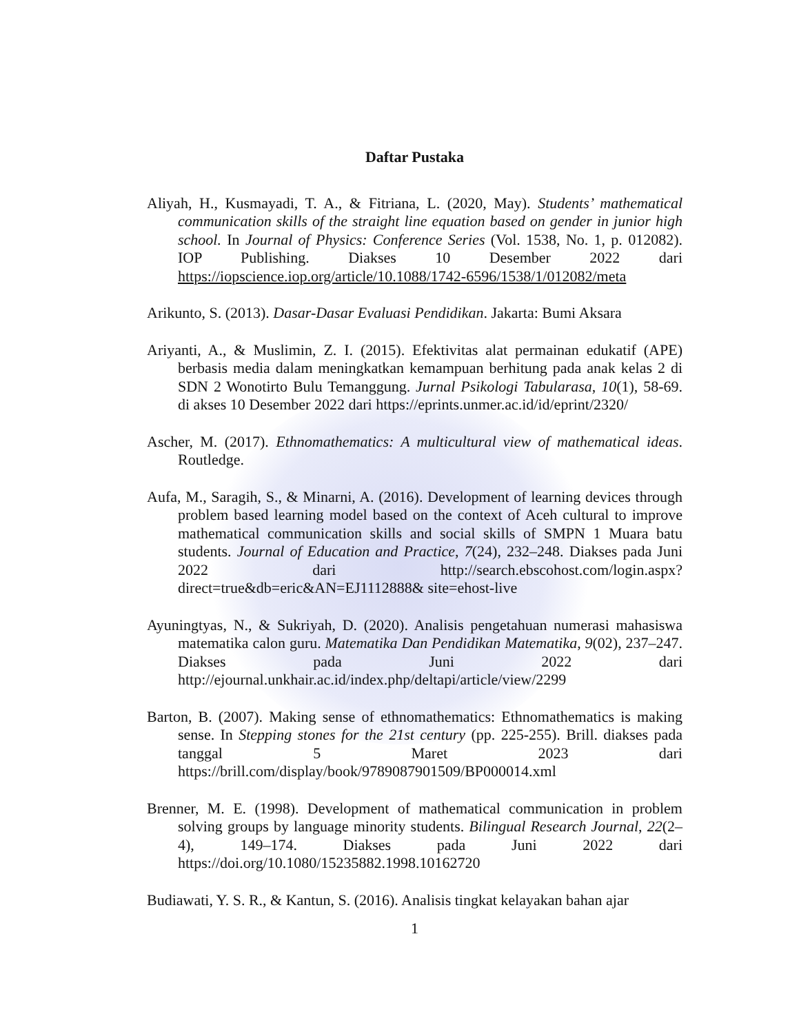Daftar Pustaka
Aliyah, H., Kusmayadi, T. A., & Fitriana, L. (2020, May). Students’ mathematical communication skills of the straight line equation based on gender in junior high school. In Journal of Physics: Conference Series (Vol. 1538, No. 1, p. 012082). IOP Publishing. Diakses 10 Desember 2022 dari https://iopscience.iop.org/article/10.1088/1742-6596/1538/1/012082/meta
Arikunto, S. (2013). Dasar-Dasar Evaluasi Pendidikan. Jakarta: Bumi Aksara
Ariyanti, A., & Muslimin, Z. I. (2015). Efektivitas alat permainan edukatif (APE) berbasis media dalam meningkatkan kemampuan berhitung pada anak kelas 2 di SDN 2 Wonotirto Bulu Temanggung. Jurnal Psikologi Tabularasa, 10(1), 58-69. di akses 10 Desember 2022 dari https://eprints.unmer.ac.id/id/eprint/2320/
Ascher, M. (2017). Ethnomathematics: A multicultural view of mathematical ideas. Routledge.
Aufa, M., Saragih, S., & Minarni, A. (2016). Development of learning devices through problem based learning model based on the context of Aceh cultural to improve mathematical communication skills and social skills of SMPN 1 Muara batu students. Journal of Education and Practice, 7(24), 232–248. Diakses pada Juni 2022 dari http://search.ebscohost.com/login.aspx?direct=true&db=eric&AN=EJ1112888& site=ehost-live
Ayuningtyas, N., & Sukriyah, D. (2020). Analisis pengetahuan numerasi mahasiswa matematika calon guru. Matematika Dan Pendidikan Matematika, 9(02), 237–247. Diakses pada Juni 2022 dari http://ejournal.unkhair.ac.id/index.php/deltapi/article/view/2299
Barton, B. (2007). Making sense of ethnomathematics: Ethnomathematics is making sense. In Stepping stones for the 21st century (pp. 225-255). Brill. diakses pada tanggal 5 Maret 2023 dari https://brill.com/display/book/9789087901509/BP000014.xml
Brenner, M. E. (1998). Development of mathematical communication in problem solving groups by language minority students. Bilingual Research Journal, 22(2–4), 149–174. Diakses pada Juni 2022 dari https://doi.org/10.1080/15235882.1998.10162720
Budiawati, Y. S. R., & Kantun, S. (2016). Analisis tingkat kelayakan bahan ajar
1